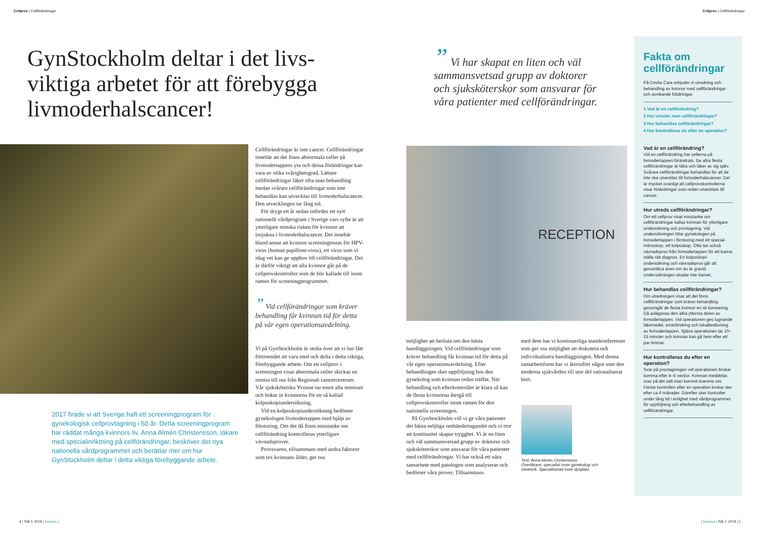Cellprov | Cellförändringar
GynStockholm deltar i det livs-viktiga arbetet för att förebygga livmoderhalscancer!
Cellförändringar är inte cancer. Cellförändringar innebär att det finns abnormala celler på livmodertappens yta och dessa förändringar kan vara av olika svårighetsgrad. Lättare cellförändringar läker ofta utan behandling medan svårare cellförändringar som inte behandlas kan utvecklas till livmoderhalscancer. Den utvecklingen tar lång tid.
För drygt ett år sedan infördes ett nytt nationellt vårdprogram i Sverige vars syfte är att ytterligare minska risken för kvinnor att insjukna i livmoderhalscancer. Det innebär bland annat att kvinnor screeningtestas för HPV-virus (human papillom-virus), ett virus som vi idag vet kan ge upphov till cellförändringar. Det är därför viktigt att alla kvinnor går på de cellprovskontroller som de blir kallade till inom ramen för screeningprogrammet.
” Vid cellförändringar som kräver behandling får kvinnan tid för detta på vår egen operationsavdelning.
Vi på GynStockholm är stolta över att vi har fått förtroendet att vara med och delta i detta viktiga, förebyggande arbete. Om ett cellprov i screeningen visar abnormala celler skickas en remiss till oss från Regionalt cancercentrum. Vår sjuksköterska Yvonne tar emot alla remisser och bokar in kvinnorna för en så kallad kolposkopiundersökning.
Vid en kolposkopiundersökning bedömer gynekologen livmodertappen med hjälp av förstoring. Om det då finns misstanke om cellförändring kontrolleras ytterligare vävnadsprover.
Provsvaren, tillsammans med andra faktorer som tex kvinnans ålder, ger oss
2017 firade vi att Sverige haft ett screeningprogram för gynekologisk cellprovtagning i 50 år. Detta screeningprogram har räddat många kvinnors liv. Anna Almén Christensson, läkare med specialinriktning på cellförändringar, beskriver det nya nationella vårdprogrammet och berättar mer om hur GynStockholm deltar i detta viktiga förebyggande arbete.
4 | NR 1 2018 | feminæ |
Cellprov | Cellförändringar
” Vi har skapat en liten och väl sammansvetsad grupp av doktorer och sjuksköterskor som ansvarar för våra patienter med cellförändringar.
RECEPTION
möjlighet att besluta om den bästa handläggningen. Vid cellförändringar som kräver behandling får kvinnan tid för detta på vår egen operationsavdelning. Efter behandlingen sker uppföljning hos den gynekolog som kvinnan redan träffat. När behandling och efterkontroller är klara så kan de flesta kvinnorna återgå till cellprovskontroller inom ramen för den nationella screeningen.
På GynStockholm vill vi ge våra patienter det bästa möjliga omhändertagandet och vi tror att kontinuitet skapar trygghet. Vi är en liten och väl sammansvetsad grupp av doktorer och sjuksköterskor som ansvarar för våra patienter med cellförändringar. Vi har också ett nära samarbete med patologen som analyserar och bedömer våra prover. Tillsammans
med dem har vi kontinuerliga teamkonferenser som ger oss möjlighet att diskutera och individualisera handläggningen. Med denna samarbetsform har vi återinfört något som den moderna sjukvården till stor del rationaliserat bort.
Text: Anna Almén Christensson
Överläkare, specialist inom gynekologi och obstetrik. Specialiserad inom dysplasi.
Fakta om cellförändringar
På Cevita Care erbjuder vi utredning och behandling av kvinnor med cellförändringar och avvikande blödningar.
1 Vad är en cellförändring?
2 Hur utreder man cellförändringar?
3 Hur behandlas cellförändringar?
4 Hur kontrolleras du efter en operation?
Vad är en cellförändring?
Vid en cellförändring har cellerna på livmodertappen förändrats. De allra flesta cellförändringar är lätta och läker av sig själv. Svårare cellförändringar behandlas för att de inte ska utvecklas till livmoderhalscancer. Det är mycket ovanligt att cellprovskontrollerna visar förändringar som redan utvecklats till cancer.
Hur utreds cellförändringar?
Om ett cellprov visat misstanke om cellförändringar kallas kvinnan för ytterligare undersökning och provtagning. Vid undersökningen tittar gynekologen på livmodertappen i förstoring med ett special-mikroskop, ett kolposkop. Ofta tas också vävnadsprov från livmodertappen för att kunna ställa rätt diagnos. En kolposkopi-undersökning och vävnadsprov går att genomföra även om du är gravid. Undersökningen skadar inte barnet.
Hur behandlas cellförändringar?
Om utredningen visar att det finns cellförändringar som kräver behandling genomgår de flesta kvinnor en sk konisering. Då avlägsnas den allra yttersta delen av livmodertappen. Vid operationen ges lugnande läkemedel, smärtlindring och lokalbedövning av livmodertappen. Själva operationen tar 10–15 minuter och kvinnan kan gå hem efter ett par timmar.
Hur kontrolleras du efter en operation?
Svar på provtagningen vid operationen brukar komma efter 4–6 veckor. Kvinnan meddelas svar på det sätt man kommit överens om. Första kontrollen efter en operation brukar ske efter ca 6 månader. Därefter sker kontroller under lång tid i enlighet med vårdprogrammet för uppföljning och efterbehandling av cellförändringar.
| feminæ | NR 1 2018 | 5